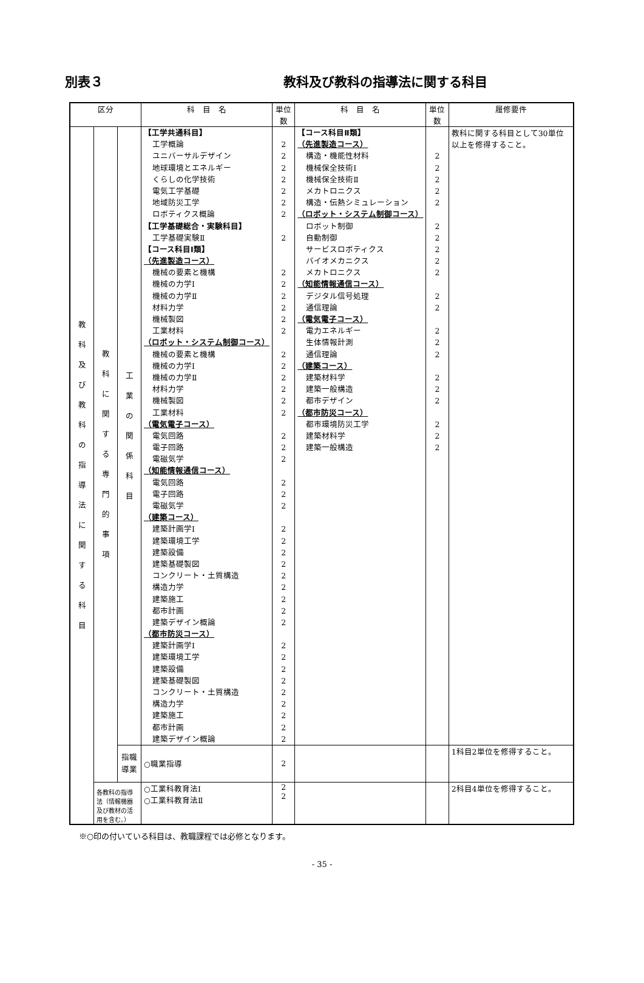別表３ 教科及び教科の指導法に関する科目
| 区分 | | | 科 目 名 | 単位数 | 科 目 名 | 単位数 | 履修要件 |
| --- | --- | --- | --- | --- | --- | --- | --- |
| 教 科 及 び 教 科 の 指 導 法 に 関 す る 科 目 | 教 科 に 関 す る 専 門 的 事 項 | 工 業 の 関 係 科 目 | 【工学共通科目】 工学概論 ユニバーサルデザイン 地球環境とエネルギー くらしの化学技術 電気工学基礎 地域防災工学 ロボティクス概論 【工学基礎総合・実験科目】 工学基礎実験Ⅱ 【コース科目Ⅰ類】 （先進製造コース） 機械の要素と機構 機械の力学Ⅰ 機械の力学Ⅱ 材料力学 機械製図 工業材料 （ロボット・システム制御コース） 機械の要素と機構 機械の力学Ⅰ 機械の力学Ⅱ 材料力学 機械製図 工業材料 （電気電子コース） 電気回路 電子回路 電磁気学 （知能情報通信コース） 電気回路 電子回路 電磁気学 （建築コース） 建築計画学Ⅰ 建築環境工学 建築設備 建築基礎製図 コンクリート・土質構造 構造力学 建築施工 都市計画 建築デザイン概論 （都市防災コース） 建築計画学Ⅰ 建築環境工学 建築設備 建築基礎製図 コンクリート・土質構造 構造力学 建築施工 都市計画 建築デザイン概論 | 2 2 2 2 2 2 2 2 2 2 2 2 2 2 2 2 2 2 2 2 2 2 2 2 2 2 2 2 2 2 2 2 2 2 2 2 2 2 2 2 2 2 2 2 | 【コース科目Ⅱ類】 （先進製造コース） 構造・機能性材料 機械保全技術Ⅰ 機械保全技術Ⅱ メカトロニクス 構造・伝熱シミュレーション （ロボット・システム制御コース） ロボット制御 自動制御 サービスロボティクス バイオメカニクス メカトロニクス （知能情報通信コース） デジタル信号処理 通信理論 （電気電子コース） 電力エネルギー 生体情報計測 通信理論 （建築コース） 建築材料学 建築一般構造 都市デザイン （都市防災コース） 都市環境防災工学 建築材料学 建築一般構造 | 2 2 2 2 2 2 2 2 2 2 2 2 2 2 2 2 2 2 2 2 2 | 教科に関する科目として30単位以上を修得すること。 |
| | | 指職 導業 | ○職業指導 | 2 | | | 1科目2単位を修得すること。 |
| | 各教科の指導法（情報機器及び教材の活用を含む。） | | ○工業科教育法Ⅰ ○工業科教育法Ⅱ | 2 2 | | | 2科目4単位を修得すること。 |
※○印の付いている科目は、教職課程では必修となります。
- 35 -